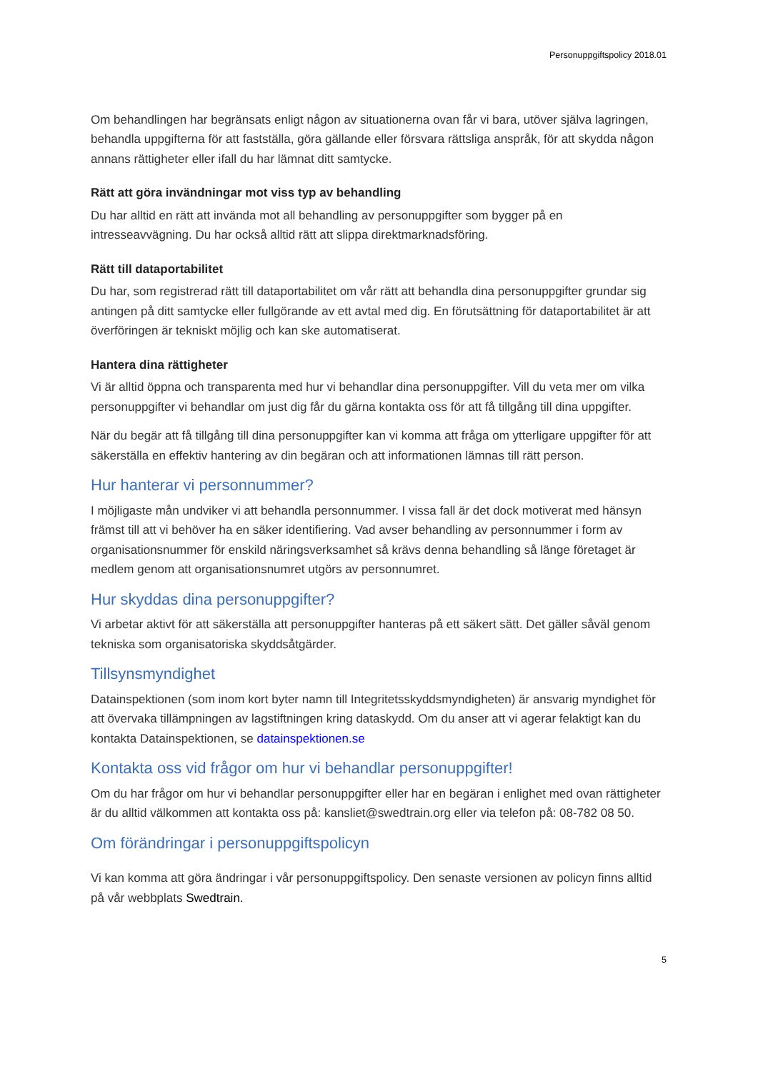Personuppgiftspolicy 2018.01
Om behandlingen har begränsats enligt någon av situationerna ovan får vi bara, utöver själva lagringen, behandla uppgifterna för att fastställa, göra gällande eller försvara rättsliga anspråk, för att skydda någon annans rättigheter eller ifall du har lämnat ditt samtycke.
Rätt att göra invändningar mot viss typ av behandling
Du har alltid en rätt att invända mot all behandling av personuppgifter som bygger på en intresseavvägning. Du har också alltid rätt att slippa direktmarknadsföring.
Rätt till dataportabilitet
Du har, som registrerad rätt till dataportabilitet om vår rätt att behandla dina personuppgifter grundar sig antingen på ditt samtycke eller fullgörande av ett avtal med dig. En förutsättning för dataportabilitet är att överföringen är tekniskt möjlig och kan ske automatiserat.
Hantera dina rättigheter
Vi är alltid öppna och transparenta med hur vi behandlar dina personuppgifter. Vill du veta mer om vilka personuppgifter vi behandlar om just dig får du gärna kontakta oss för att få tillgång till dina uppgifter.
När du begär att få tillgång till dina personuppgifter kan vi komma att fråga om ytterligare uppgifter för att säkerställa en effektiv hantering av din begäran och att informationen lämnas till rätt person.
Hur hanterar vi personnummer?
I möjligaste mån undviker vi att behandla personnummer. I vissa fall är det dock motiverat med hänsyn främst till att vi behöver ha en säker identifiering. Vad avser behandling av personnummer i form av organisationsnummer för enskild näringsverksamhet så krävs denna behandling så länge företaget är medlem genom att organisationsnumret utgörs av personnumret.
Hur skyddas dina personuppgifter?
Vi arbetar aktivt för att säkerställa att personuppgifter hanteras på ett säkert sätt. Det gäller såväl genom tekniska som organisatoriska skyddsåtgärder.
Tillsynsmyndighet
Datainspektionen (som inom kort byter namn till Integritetsskyddsmyndigheten) är ansvarig myndighet för att övervaka tillämpningen av lagstiftningen kring dataskydd. Om du anser att vi agerar felaktigt kan du kontakta Datainspektionen, se datainspektionen.se
Kontakta oss vid frågor om hur vi behandlar personuppgifter!
Om du har frågor om hur vi behandlar personuppgifter eller har en begäran i enlighet med ovan rättigheter är du alltid välkommen att kontakta oss på: kansliet@swedtrain.org eller via telefon på: 08-782 08 50.
Om förändringar i personuppgiftspolicyn
Vi kan komma att göra ändringar i vår personuppgiftspolicy. Den senaste versionen av policyn finns alltid på vår webbplats Swedtrain.
5